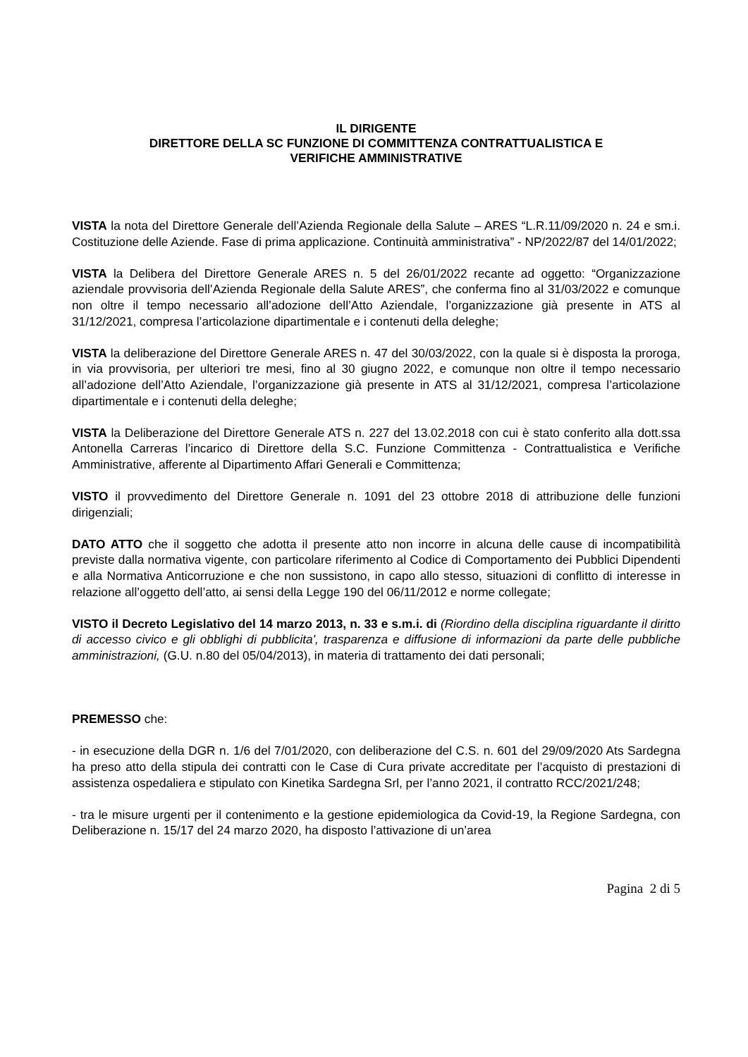IL DIRIGENTE
DIRETTORE DELLA SC FUNZIONE DI COMMITTENZA CONTRATTUALISTICA E
VERIFICHE AMMINISTRATIVE
VISTA la nota del Direttore Generale dell’Azienda Regionale della Salute – ARES “L.R.11/09/2020 n. 24 e sm.i. Costituzione delle Aziende. Fase di prima applicazione. Continuità amministrativa” - NP/2022/87 del 14/01/2022;
VISTA la Delibera del Direttore Generale ARES n. 5 del 26/01/2022 recante ad oggetto: “Organizzazione aziendale provvisoria dell’Azienda Regionale della Salute ARES”, che conferma fino al 31/03/2022 e comunque non oltre il tempo necessario all’adozione dell’Atto Aziendale, l’organizzazione già presente in ATS al 31/12/2021, compresa l’articolazione dipartimentale e i contenuti della deleghe;
VISTA la deliberazione del Direttore Generale ARES n. 47 del 30/03/2022, con la quale si è disposta la proroga, in via provvisoria, per ulteriori tre mesi, fino al 30 giugno 2022, e comunque non oltre il tempo necessario all’adozione dell’Atto Aziendale, l’organizzazione già presente in ATS al 31/12/2021, compresa l’articolazione dipartimentale e i contenuti della deleghe;
VISTA la Deliberazione del Direttore Generale ATS n. 227 del 13.02.2018 con cui è stato conferito alla dott.ssa Antonella Carreras l’incarico di Direttore della S.C. Funzione Committenza - Contrattualistica e Verifiche Amministrative, afferente al Dipartimento Affari Generali e Committenza;
VISTO il provvedimento del Direttore Generale n. 1091 del 23 ottobre 2018 di attribuzione delle funzioni dirigenziali;
DATO ATTO che il soggetto che adotta il presente atto non incorre in alcuna delle cause di incompatibilità previste dalla normativa vigente, con particolare riferimento al Codice di Comportamento dei Pubblici Dipendenti e alla Normativa Anticorruzione e che non sussistono, in capo allo stesso, situazioni di conflitto di interesse in relazione all’oggetto dell’atto, ai sensi della Legge 190 del 06/11/2012 e norme collegate;
VISTO il Decreto Legislativo del 14 marzo 2013, n. 33 e s.m.i. di (Riordino della disciplina riguardante il diritto di accesso civico e gli obblighi di pubblicita', trasparenza e diffusione di informazioni da parte delle pubbliche amministrazioni, (G.U. n.80 del 05/04/2013), in materia di trattamento dei dati personali;
PREMESSO che:
- in esecuzione della DGR n. 1/6 del 7/01/2020, con deliberazione del C.S. n. 601 del 29/09/2020 Ats Sardegna ha preso atto della stipula dei contratti con le Case di Cura private accreditate per l’acquisto di prestazioni di assistenza ospedaliera e stipulato con Kinetika Sardegna Srl, per l’anno 2021, il contratto RCC/2021/248;
- tra le misure urgenti per il contenimento e la gestione epidemiologica da Covid-19, la Regione Sardegna, con Deliberazione n. 15/17 del 24 marzo 2020, ha disposto l’attivazione di un’area
Pagina 2 di 5